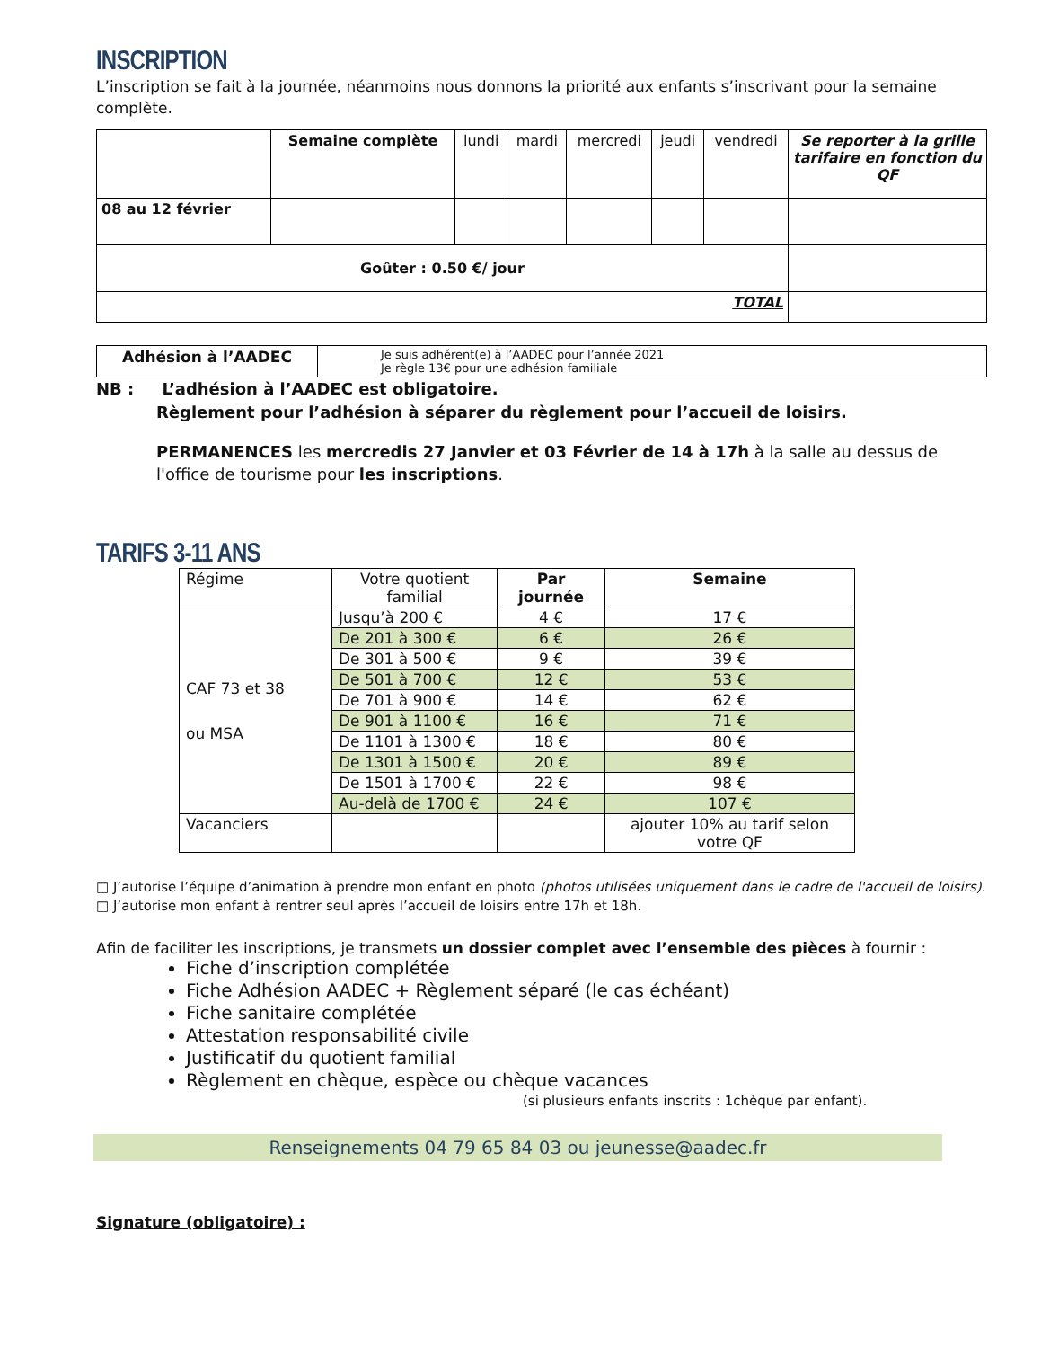INSCRIPTION
L’inscription se fait à la journée, néanmoins nous donnons la priorité aux enfants s’inscrivant pour la semaine complète.
| | Semaine complète | lundi | mardi | mercredi | jeudi | vendredi | Se reporter à la grille tarifaire en fonction du QF |
| --- | --- | --- | --- | --- | --- | --- | --- |
| 08 au 12 février | | | | | | | |
| Goûter : 0.50 €/ jour | | | | | | | |
| TOTAL | | | | | | | |
| Adhésion à l’AADEC | Je suis adhérent(e) à l’AADEC pour l’année 2021 Je règle 13€ pour une adhésion familiale |
NB : L’adhésion à l’AADEC est obligatoire.
Règlement pour l’adhésion à séparer du règlement pour l’accueil de loisirs.
PERMANENCES les mercredis 27 Janvier et 03 Février de 14 à 17h à la salle au dessus de l'office de tourisme pour les inscriptions.
TARIFS 3-11 ANS
| Régime | Votre quotient familial | Par journée | Semaine |
| --- | --- | --- | --- |
| CAF 73 et 38 ou MSA | Jusqu’à 200 € | 4 € | 17 € |
| | De 201 à 300 € | 6 € | 26 € |
| | De 301 à 500 € | 9 € | 39 € |
| | De 501 à 700 € | 12 € | 53 € |
| | De 701 à 900 € | 14 € | 62 € |
| | De 901 à 1100 € | 16 € | 71 € |
| | De 1101 à 1300 € | 18 € | 80 € |
| | De 1301 à 1500 € | 20 € | 89 € |
| | De 1501 à 1700 € | 22 € | 98 € |
| | Au-delà de 1700 € | 24 € | 107 € |
| Vacanciers | | | ajouter 10% au tarif selon votre QF |
□ J’autorise l’équipe d’animation à prendre mon enfant en photo (photos utilisées uniquement dans le cadre de l'accueil de loisirs).
□ J’autorise mon enfant à rentrer seul après l’accueil de loisirs entre 17h et 18h.
Afin de faciliter les inscriptions, je transmets un dossier complet avec l’ensemble des pièces à fournir :
Fiche d’inscription complétée
Fiche Adhésion AADEC + Règlement séparé (le cas échéant)
Fiche sanitaire complétée
Attestation responsabilité civile
Justificatif du quotient familial
Règlement en chèque, espèce ou chèque vacances
(si plusieurs enfants inscrits : 1chèque par enfant).
Renseignements 04 79 65 84 03 ou jeunesse@aadec.fr
Signature (obligatoire) :